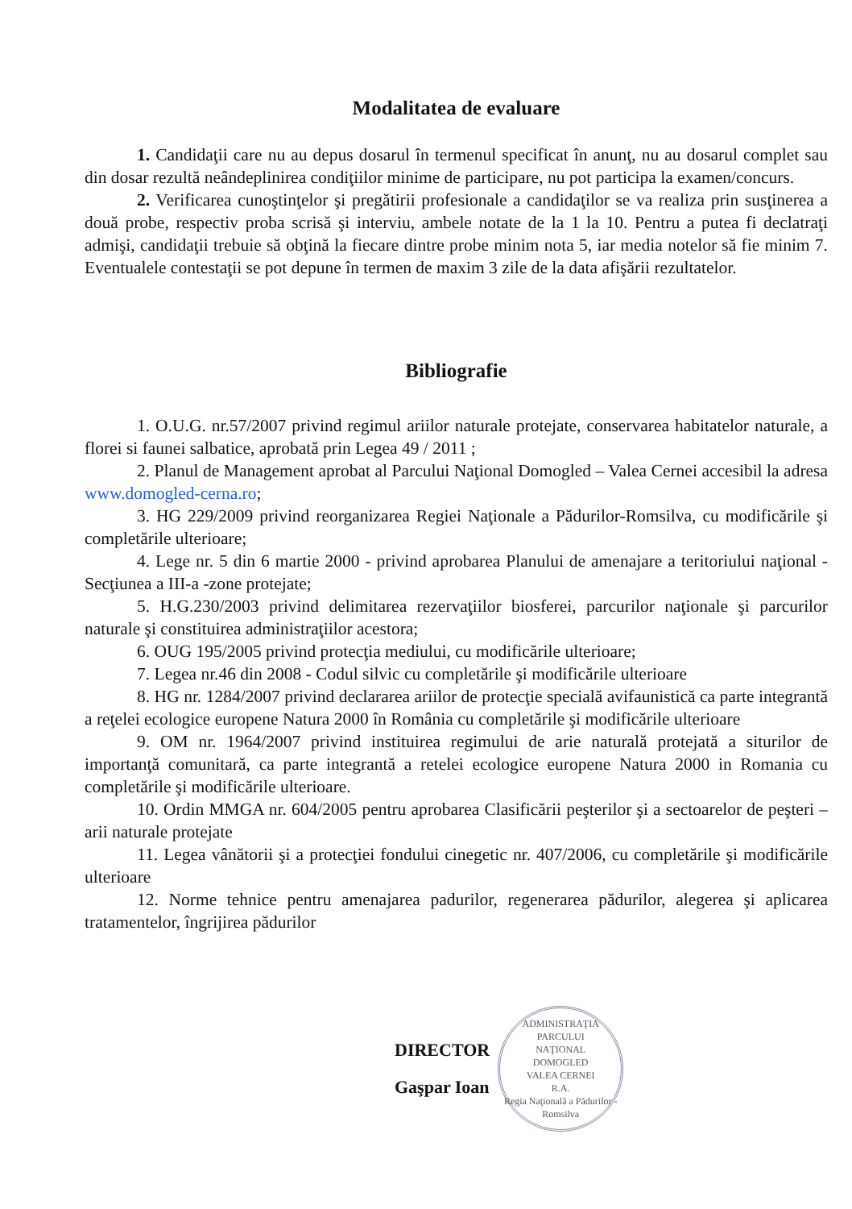Modalitatea de evaluare
1. Candidaţii care nu au depus dosarul în termenul specificat în anunţ, nu au dosarul complet sau din dosar rezultă neândeplinirea condiţiilor minime de participare, nu pot participa la examen/concurs.
2. Verificarea cunoştinţelor şi pregătirii profesionale a candidaţilor se va realiza prin susţinerea a două probe, respectiv proba scrisă şi interviu, ambele notate de la 1 la 10. Pentru a putea fi declatraţi admişi, candidaţii trebuie să obţină la fiecare dintre probe minim nota 5, iar media notelor să fie minim 7. Eventualele contestaţii se pot depune în termen de maxim 3 zile de la data afişării rezultatelor.
Bibliografie
1. O.U.G. nr.57/2007 privind regimul ariilor naturale protejate, conservarea habitatelor naturale, a florei si faunei salbatice, aprobată prin Legea 49 / 2011 ;
2. Planul de Management aprobat al Parcului Naţional Domogled – Valea Cernei accesibil la adresa www.domogled-cerna.ro;
3. HG 229/2009 privind reorganizarea Regiei Naţionale a Pădurilor-Romsilva, cu modificările şi completările ulterioare;
4. Lege nr. 5 din 6 martie 2000 - privind aprobarea Planului de amenajare a teritoriului naţional -Secţiunea a III-a -zone protejate;
5. H.G.230/2003 privind delimitarea rezervaţiilor biosferei, parcurilor naţionale şi parcurilor naturale şi constituirea administraţiilor acestora;
6. OUG 195/2005 privind protecţia mediului, cu modificările ulterioare;
7. Legea nr.46 din 2008 - Codul silvic cu completările şi modificările ulterioare
8. HG nr. 1284/2007 privind declararea ariilor de protecţie specială avifaunistică ca parte integrantă a reţelei ecologice europene Natura 2000 în România cu completările şi modificările ulterioare
9. OM nr. 1964/2007 privind instituirea regimului de arie naturală protejată a siturilor de importanţă comunitară, ca parte integrantă a retelei ecologice europene Natura 2000 in Romania cu completările şi modificările ulterioare.
10. Ordin MMGA nr. 604/2005 pentru aprobarea Clasificării peşterilor şi a sectoarelor de peşteri – arii naturale protejate
11. Legea vânătorii şi a protecţiei fondului cinegetic nr. 407/2006, cu completările şi modificările ulterioare
12. Norme tehnice pentru amenajarea padurilor, regenerarea pădurilor, alegerea şi aplicarea tratamentelor, îngrijirea pădurilor
DIRECTOR
Gaşpar Ioan
ADMINISTRAŢIA
PARCULUI
NAŢIONAL
DOMOGLED
VALEA CERNEI
R.A.
Regia Naţională a Pădurilor - Romsilva